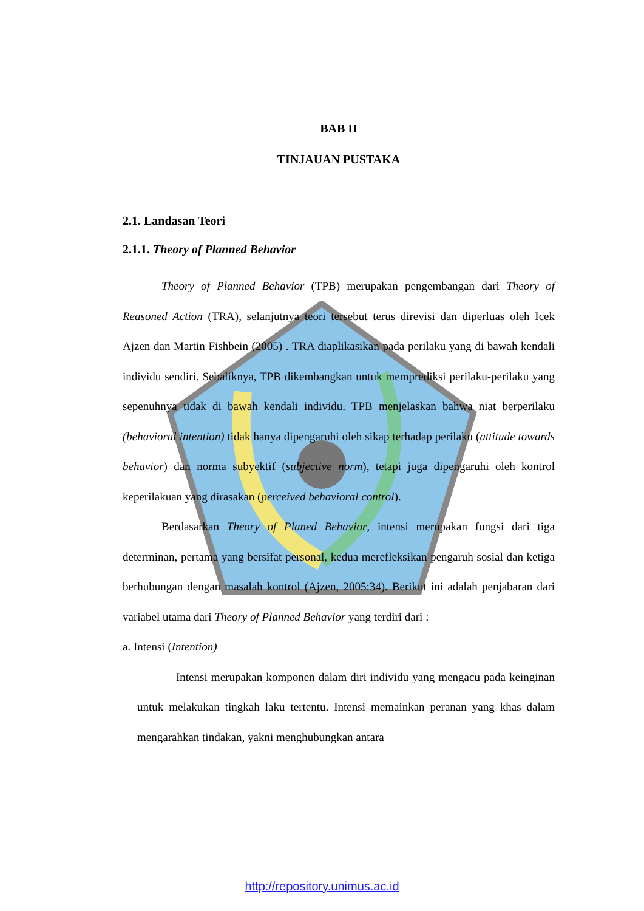BAB II
TINJAUAN PUSTAKA
2.1. Landasan Teori
2.1.1. Theory of Planned Behavior
Theory of Planned Behavior (TPB) merupakan pengembangan dari Theory of Reasoned Action (TRA), selanjutnya teori tersebut terus direvisi dan diperluas oleh Icek Ajzen dan Martin Fishbein (2005) . TRA diaplikasikan pada perilaku yang di bawah kendali individu sendiri. Sebaliknya, TPB dikembangkan untuk memprediksi perilaku-perilaku yang sepenuhnya tidak di bawah kendali individu. TPB menjelaskan bahwa niat berperilaku (behavioral intention) tidak hanya dipengaruhi oleh sikap terhadap perilaku (attitude towards behavior) dan norma subyektif (subjective norm), tetapi juga dipengaruhi oleh kontrol keperilakuan yang dirasakan (perceived behavioral control).
Berdasarkan Theory of Planed Behavior, intensi merupakan fungsi dari tiga determinan, pertama yang bersifat personal, kedua merefleksikan pengaruh sosial dan ketiga berhubungan dengan masalah kontrol (Ajzen, 2005:34). Berikut ini adalah penjabaran dari variabel utama dari Theory of Planned Behavior yang terdiri dari :
a. Intensi (Intention)
Intensi merupakan komponen dalam diri individu yang mengacu pada keinginan untuk melakukan tingkah laku tertentu. Intensi memainkan peranan yang khas dalam mengarahkan tindakan, yakni menghubungkan antara
http://repository.unimus.ac.id